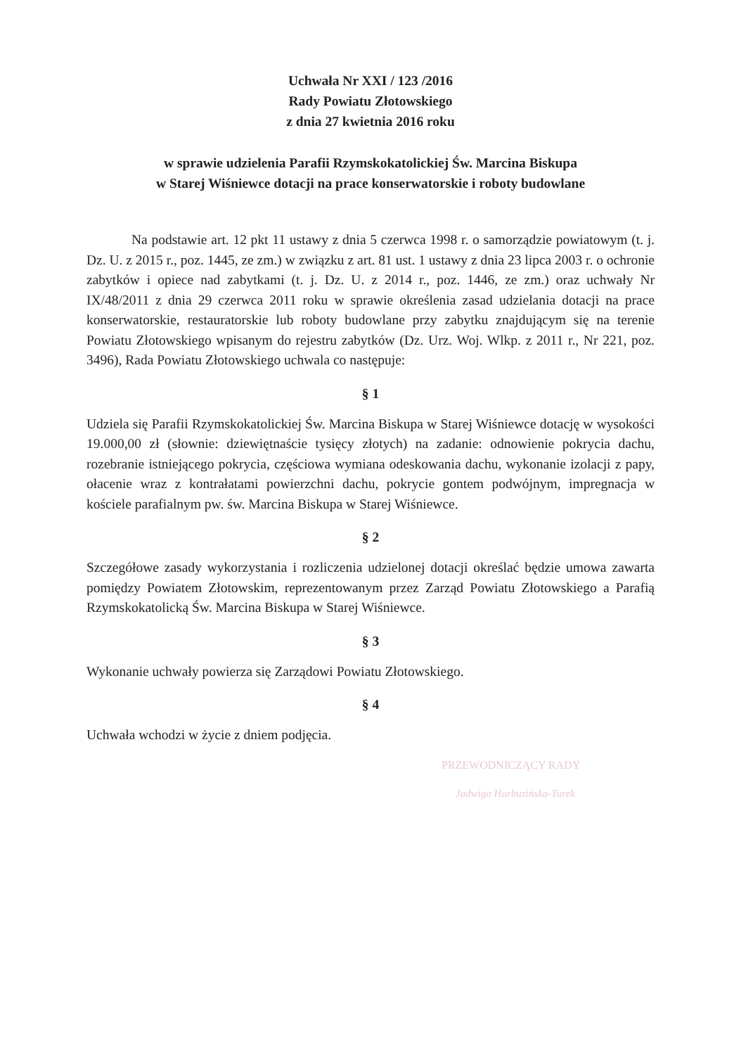Uchwała Nr XXI / 123 /2016
Rady Powiatu Złotowskiego
z dnia 27 kwietnia 2016 roku
w sprawie udzielenia Parafii Rzymskokatolickiej Św. Marcina Biskupa
w Starej Wiśniewce dotacji na prace konserwatorskie i roboty budowlane
Na podstawie art. 12 pkt 11 ustawy z dnia 5 czerwca 1998 r. o samorządzie powiatowym (t. j. Dz. U. z 2015 r., poz. 1445, ze zm.) w związku z art. 81 ust. 1 ustawy z dnia 23 lipca 2003 r. o ochronie zabytków i opiece nad zabytkami (t. j. Dz. U. z 2014 r., poz. 1446, ze zm.) oraz uchwały Nr IX/48/2011 z dnia 29 czerwca 2011 roku w sprawie określenia zasad udzielania dotacji na prace konserwatorskie, restauratorskie lub roboty budowlane przy zabytku znajdującym się na terenie Powiatu Złotowskiego wpisanym do rejestru zabytków (Dz. Urz. Woj. Wlkp. z 2011 r., Nr 221, poz. 3496), Rada Powiatu Złotowskiego uchwala co następuje:
§ 1
Udziela się Parafii Rzymskokatolickiej Św. Marcina Biskupa w Starej Wiśniewce dotację w wysokości 19.000,00 zł (słownie: dziewiętnaście tysięcy złotych) na zadanie: odnowienie pokrycia dachu, rozebranie istniejącego pokrycia, częściowa wymiana odeskowania dachu, wykonanie izolacji z papy, ołacenie wraz z kontrałatami powierzchni dachu, pokrycie gontem podwójnym, impregnacja w kościele parafialnym pw. św. Marcina Biskupa w Starej Wiśniewce.
§ 2
Szczegółowe zasady wykorzystania i rozliczenia udzielonej dotacji określać będzie umowa zawarta pomiędzy Powiatem Złotowskim, reprezentowanym przez Zarząd Powiatu Złotowskiego a Parafią Rzymskokatolicką Św. Marcina Biskupa w Starej Wiśniewce.
§ 3
Wykonanie uchwały powierza się Zarządowi Powiatu Złotowskiego.
§ 4
Uchwała wchodzi w życie z dniem podjęcia.
PRZEWODNICZĄCY RADY
Jadwiga Harbuzińska-Turek